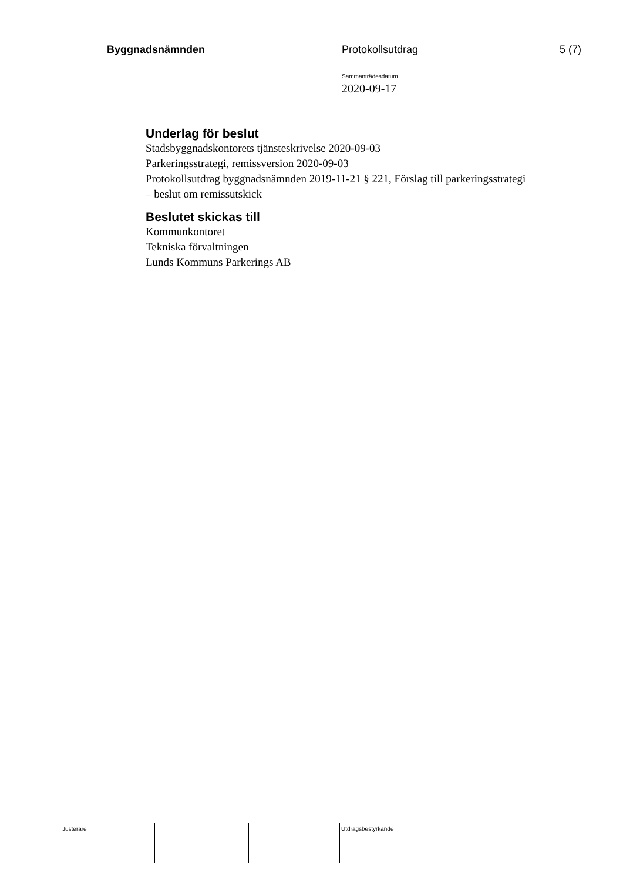Byggnadsnämnden Protokollsutdrag 5 (7)
Sammanträdesdatum
2020-09-17
Underlag för beslut
Stadsbyggnadskontorets tjänsteskrivelse 2020-09-03
Parkeringsstrategi, remissversion 2020-09-03
Protokollsutdrag byggnadsnämnden 2019-11-21 § 221, Förslag till parkeringsstrategi – beslut om remissutskick
Beslutet skickas till
Kommunkontoret
Tekniska förvaltningen
Lunds Kommuns Parkerings AB
| Justerare | | | Utdragsbestyrkande |